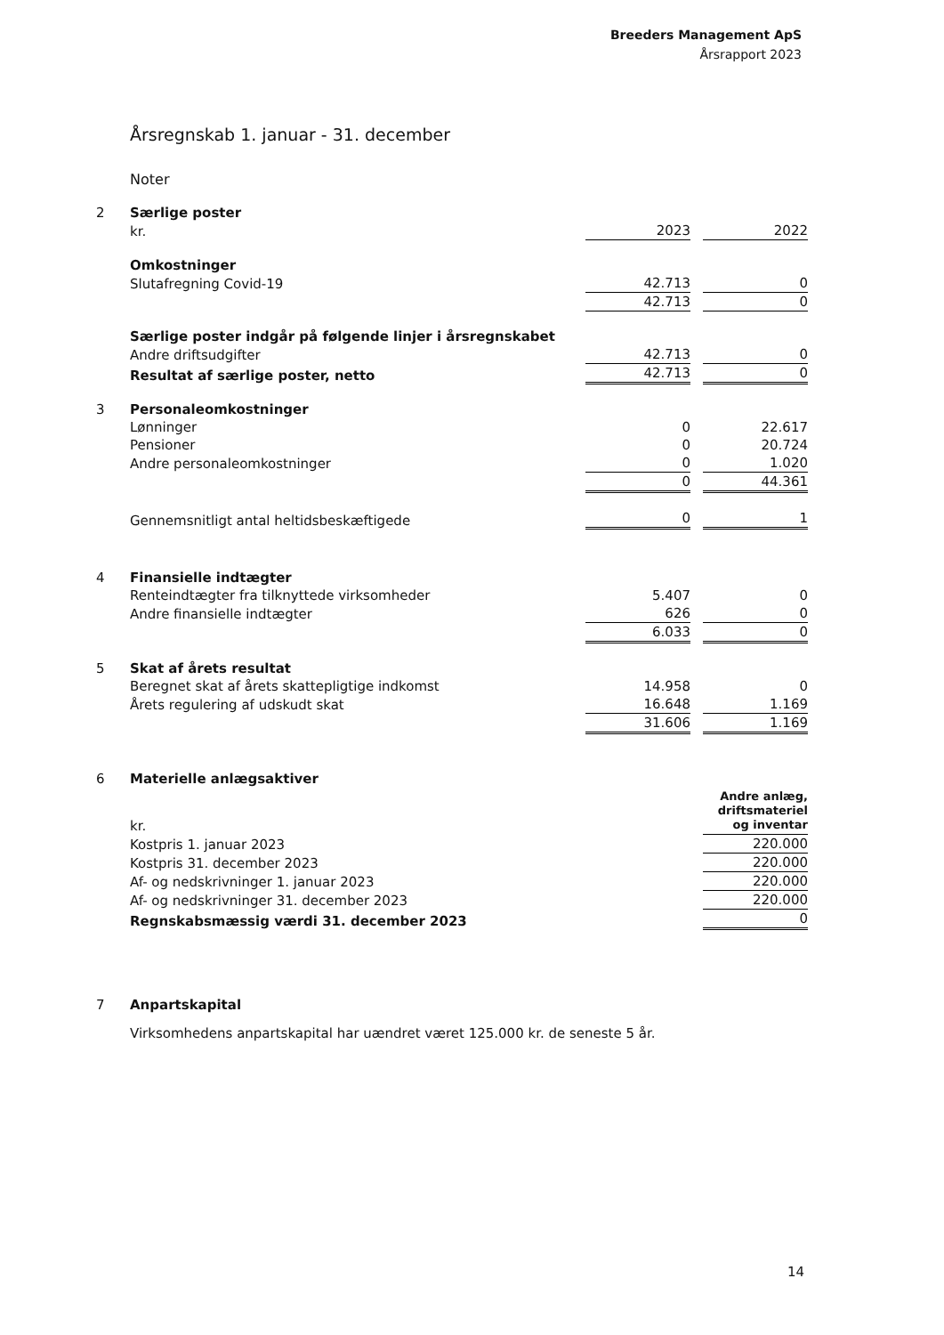Breeders Management ApS
Årsrapport 2023
Årsregnskab 1. januar - 31. december
Noter
| 2 | Særlige poster | | | |
| | kr. | 2023 | | 2022 |
| | Omkostninger | | | |
| | Slutafregning Covid-19 | 42.713 | | 0 |
| | | 42.713 | | 0 |
| | Særlige poster indgår på følgende linjer i årsregnskabet | | | |
| | Andre driftsudgifter | 42.713 | | 0 |
| | Resultat af særlige poster, netto | 42.713 | | 0 |
| 3 | Personaleomkostninger | | | |
| | Lønninger | 0 | | 22.617 |
| | Pensioner | 0 | | 20.724 |
| | Andre personaleomkostninger | 0 | | 1.020 |
| | | 0 | | 44.361 |
| | Gennemsnitligt antal heltidsbeskæftigede | 0 | | 1 |
| 4 | Finansielle indtægter | | | |
| | Renteindtægter fra tilknyttede virksomheder | 5.407 | | 0 |
| | Andre finansielle indtægter | 626 | | 0 |
| | | 6.033 | | 0 |
| 5 | Skat af årets resultat | | | |
| | Beregnet skat af årets skattepligtige indkomst | 14.958 | | 0 |
| | Årets regulering af udskudt skat | 16.648 | | 1.169 |
| | | 31.606 | | 1.169 |
| 6 | Materielle anlægsaktiver | | | |
| | kr. | | | Andre anlæg, driftsmateriel og inventar |
| | Kostpris 1. januar 2023 | | | 220.000 |
| | Kostpris 31. december 2023 | | | 220.000 |
| | Af- og nedskrivninger 1. januar 2023 | | | 220.000 |
| | Af- og nedskrivninger 31. december 2023 | | | 220.000 |
| | Regnskabsmæssig værdi 31. december 2023 | | | 0 |
| 7 | Anpartskapital | | | |
| | Virksomhedens anpartskapital har uændret været 125.000 kr. de seneste 5 år. | | | |
14